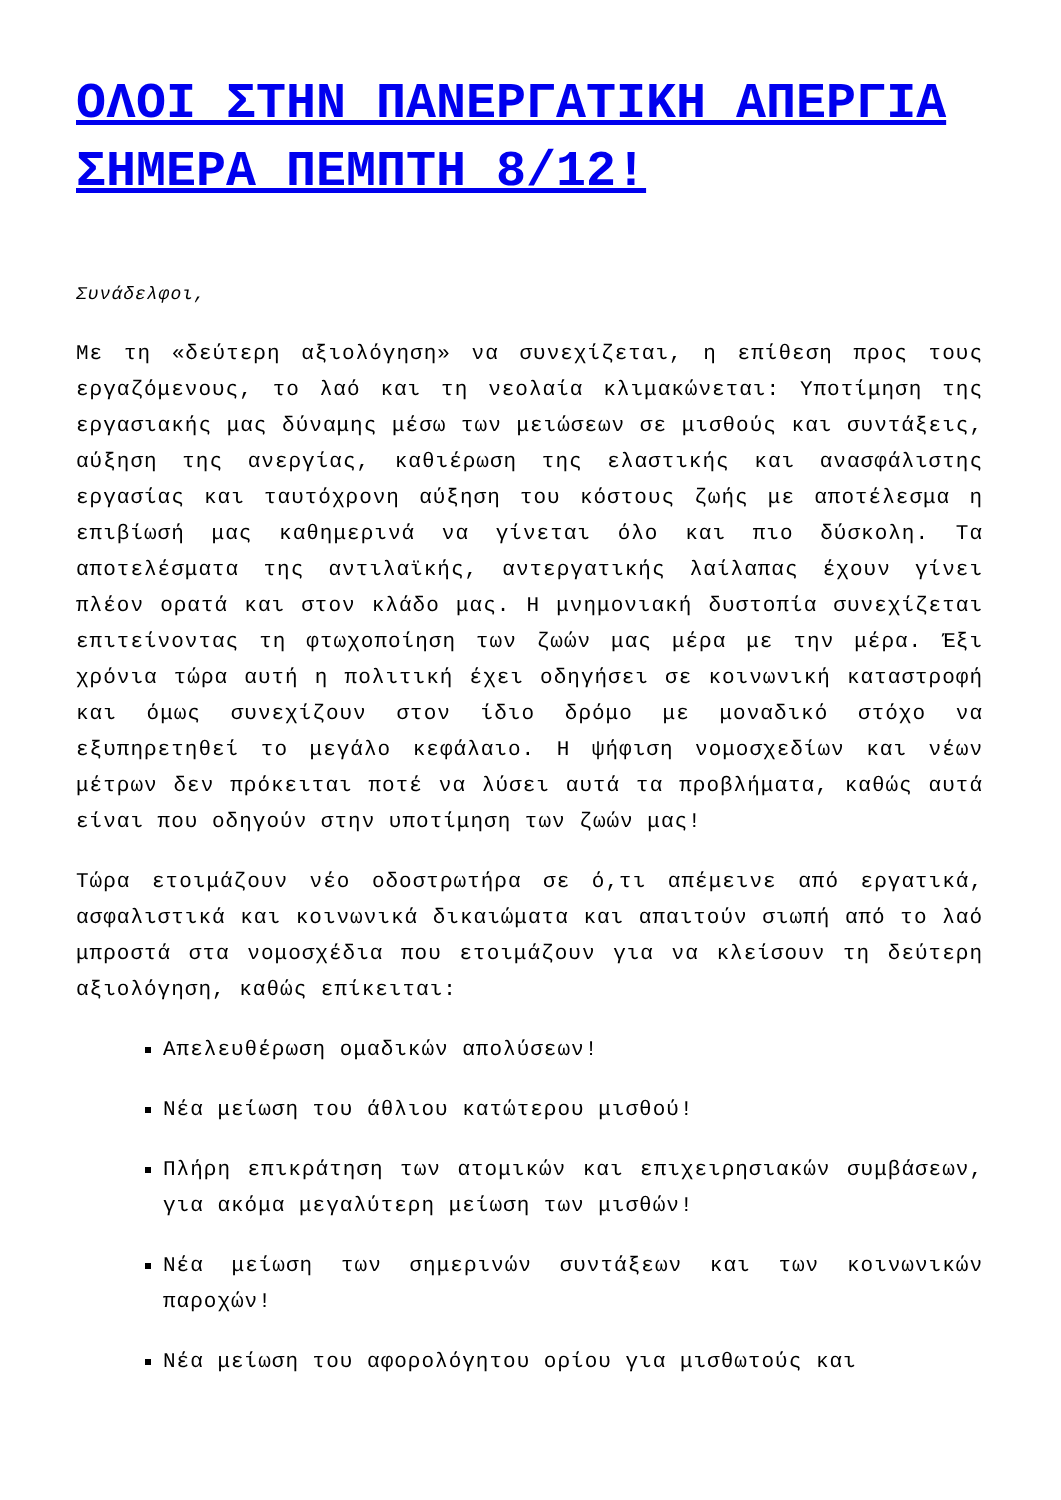ΟΛΟΙ ΣΤΗΝ ΠΑΝΕΡΓΑΤΙΚΗ ΑΠΕΡΓΙΑ ΣΗΜΕΡΑ ΠΕΜΠΤΗ 8/12!
Συνάδελφοι,
Με τη «δεύτερη αξιολόγηση» να συνεχίζεται, η επίθεση προς τους εργαζόμενους, το λαό και τη νεολαία κλιμακώνεται: Υποτίμηση της εργασιακής μας δύναμης μέσω των μειώσεων σε μισθούς και συντάξεις, αύξηση της ανεργίας, καθιέρωση της ελαστικής και ανασφάλιστης εργασίας και ταυτόχρονη αύξηση του κόστους ζωής με αποτέλεσμα η επιβίωσή μας καθημερινά να γίνεται όλο και πιο δύσκολη. Τα αποτελέσματα της αντιλαϊκής, αντεργατικής λαίλαπας έχουν γίνει πλέον ορατά και στον κλάδο μας. Η μνημονιακή δυστοπία συνεχίζεται επιτείνοντας τη φτωχοποίηση των ζωών μας μέρα με την μέρα. Έξι χρόνια τώρα αυτή η πολιτική έχει οδηγήσει σε κοινωνική καταστροφή και όμως συνεχίζουν στον ίδιο δρόμο με μοναδικό στόχο να εξυπηρετηθεί το μεγάλο κεφάλαιο. Η ψήφιση νομοσχεδίων και νέων μέτρων δεν πρόκειται ποτέ να λύσει αυτά τα προβλήματα, καθώς αυτά είναι που οδηγούν στην υποτίμηση των ζωών μας!
Τώρα ετοιμάζουν νέο οδοστρωτήρα σε ό,τι απέμεινε από εργατικά, ασφαλιστικά και κοινωνικά δικαιώματα και απαιτούν σιωπή από το λαό μπροστά στα νομοσχέδια που ετοιμάζουν για να κλείσουν τη δεύτερη αξιολόγηση, καθώς επίκειται:
Απελευθέρωση ομαδικών απολύσεων!
Νέα μείωση του άθλιου κατώτερου μισθού!
Πλήρη επικράτηση των ατομικών και επιχειρησιακών συμβάσεων, για ακόμα μεγαλύτερη μείωση των μισθών!
Νέα μείωση των σημερινών συντάξεων και των κοινωνικών παροχών!
Νέα μείωση του αφορολόγητου ορίου για μισθωτούς και